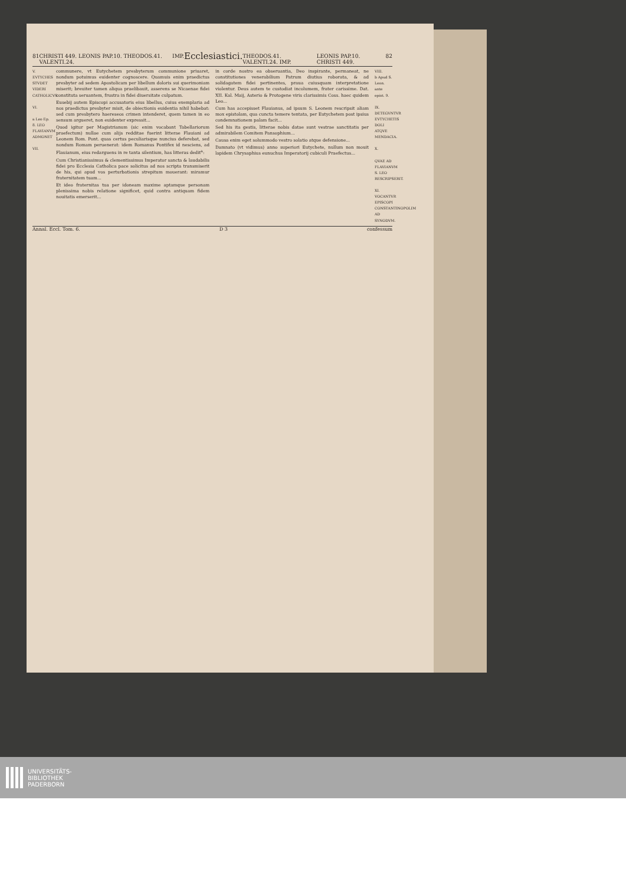81 CHRISTI 449. LEONIS PAP.10. THEODOS.41. VALENTI.24. IMP. Ecclesiastici. THEODOS.41. VALENTI.24. IMP. LEONIS PAP.10. CHRISTI 449. 82
V. EVTYCHES STVDET VIDERI CATHOLICVS.
VI.
a Leo Ep. 8. LEO FLAVIANVM ADMONET
VII.
communere, vt Eutychetem presbyterum communione priuaret, nondum potuimus euidenter cognoscere. Quamuis enim praedictus presbyter ad sedem Apostolicam per libellum doloris sui querimoniam miserit; breuiter tamen aliqua praelibauit, asserens se Nicaenae fidei constituta seruantem, frustra in fidei diuersitate culpatum.
Eusebij autem Episcopi accusatoris eius libellus, cuius exemplaria ad nos praedictus presbyter misit, de obiectionis euidentia nihil habebat: sed cum presbytero haereseos crimen intenderet, quem tamen in eo sensum argueret, non euidenter expressit...
Quod igitur per Magistrianum (sic enim vocabant Tabellariorum praefectum) nullae cum alijs redditae fuerint litterae Flauiani ad Leonem Rom. Pont. quas certus peculiarisque nuncius deferebat, sed nondum Romam peruenerat: idem Romanus Pontifex id nesciens, ad Flauianum, eius redarguens in re tanta silentium, has litteras dedit<sup>a</sup>:
Cum Christianissimus & clementissimus Imperator sancta & laudabilis fidei pro Ecclesia Catholica pace solicitus ad nos scripta transmiserit de his, qui apud vos perturbationis strepitum mouerant: miramur fraternitatem tuam...
Et ideo fraternitas tua per idoneam maxime aptamque personam plenissima nobis relatione significet, quid contra antiquam fidem nouitatis emerserit...
in corde nostro ea obseruantia, Deo inspirante, permaneat, ne constitutiones venerabilium Patrum diutius roborata, & ad solidagatem fidei pertinentes, praua cuiusquam interpretatione violentur. Deus autem te custodiat incolumem, frater carissime. Dat. XII. Kal. Maij, Asterio & Protogene viris clarissimis Coss. haec quidem Leo...
Cum has accepisset Flauianus, ad ipsum S. Leonem rescripsit aliam mox epistolam, qua cuncta temere tentata, per Eutychetem post ipsius condemnationem palam facit...
Sed his ita gestis, litterae nobis datae sunt vestrae sanctitatis per admirabilem Comitem Pansophium...
Causa enim eget solummodo vestro solatio atque defensione...
Damnato (vt vidimus) anno superiori Eutychete, nullum non mouit lapidem Chrysaphius eunuchus Imperatorij cubiculi Praefectus...
VIII.
b Apud S. Leon. ante epist. 9.
IX. DETEGVNTVR EVTYCHETIS DOLI ATQVE MENDACIA.
X.
QVAE AD FLAVIANVM S. LEO RESCRIPSERIT.
XI. VOCANTVR EPISCOPI CONSTANTINOPOLIM AD SYNODVM.
Annal. Eccl. Tom. 6. D 3 confes­sum
UNIVERSITÄTS-
BIBLIOTHEK
PADERBORN